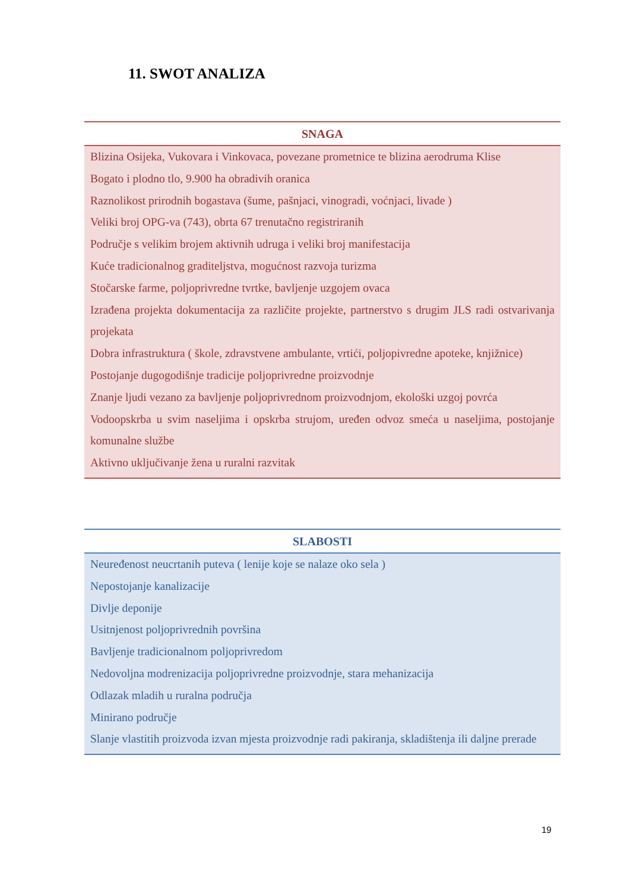11. SWOT ANALIZA
| SNAGA |
| --- |
| Blizina Osijeka, Vukovara i Vinkovaca, povezane prometnice te blizina aerodruma Klise Bogato i plodno tlo, 9.900 ha obradivih oranica Raznolikost prirodnih bogastava (šume, pašnjaci, vinogradi, voćnjaci, livade ) Veliki broj OPG-va (743), obrta 67 trenutačno registriranih Područje s velikim brojem aktivnih udruga i veliki broj manifestacija Kuće tradicionalnog graditeljstva, mogućnost razvoja turizma Stočarske farme, poljoprivredne tvrtke, bavljenje uzgojem ovaca Izrađena projekta dokumentacija za različite projekte, partnerstvo s drugim JLS radi ostvarivanja projekata Dobra infrastruktura ( škole, zdravstvene ambulante, vrtići, poljopivredne apoteke, knjižnice) Postojanje dugogodišnje tradicije poljoprivredne proizvodnje Znanje ljudi vezano za bavljenje poljoprivrednom proizvodnjom, ekološki uzgoj povrća Vodoopskrba u svim naseljima i opskrba strujom, uređen odvoz smeća u naseljima, postojanje komunalne službe Aktivno uključivanje žena u ruralni razvitak |
| SLABOSTI |
| --- |
| Neuređenost neucrtanih puteva ( lenije koje se nalaze oko sela ) Nepostojanje kanalizacije Divlje deponije Usitnjenost poljoprivrednih površina Bavljenje tradicionalnom poljoprivredom Nedovoljna modrenizacija poljoprivredne proizvodnje, stara mehanizacija Odlazak mladih u ruralna područja Minirano područje Slanje vlastitih proizvoda izvan mjesta proizvodnje radi pakiranja, skladištenja ili daljne prerade |
19